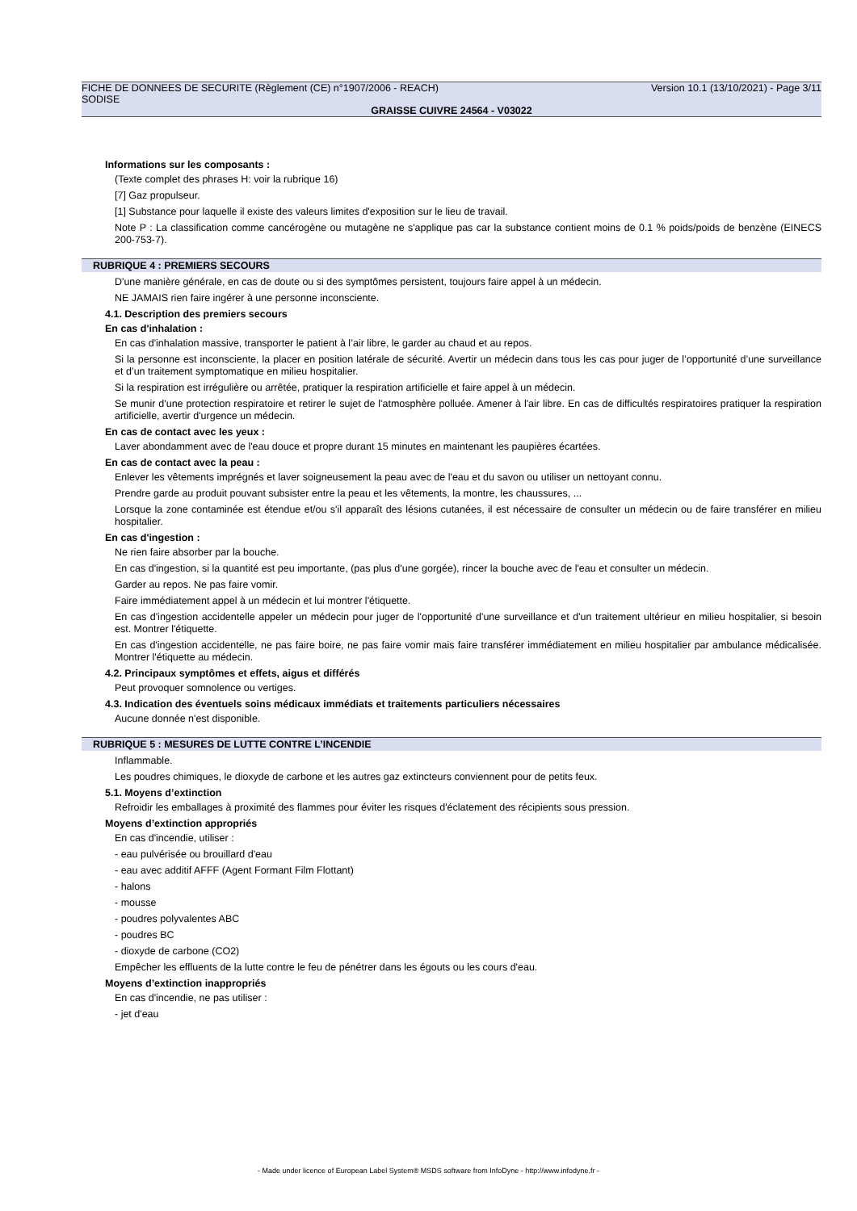FICHE DE DONNEES DE SECURITE (Règlement (CE) n°1907/2006 - REACH) Version 10.1 (13/10/2021) - Page 3/11
SODISE
GRAISSE CUIVRE 24564 - V03022
Informations sur les composants :
(Texte complet des phrases H: voir la rubrique 16)
[7] Gaz propulseur.
[1] Substance pour laquelle il existe des valeurs limites d'exposition sur le lieu de travail.
Note P : La classification comme cancérogène ou mutagène ne s'applique pas car la substance contient moins de 0.1 % poids/poids de benzène (EINECS 200-753-7).
RUBRIQUE 4 : PREMIERS SECOURS
D'une manière générale, en cas de doute ou si des symptômes persistent, toujours faire appel à un médecin.
NE JAMAIS rien faire ingérer à une personne inconsciente.
4.1. Description des premiers secours
En cas d'inhalation :
En cas d'inhalation massive, transporter le patient à l’air libre, le garder au chaud et au repos.
Si la personne est inconsciente, la placer en position latérale de sécurité. Avertir un médecin dans tous les cas pour juger de l’opportunité d’une surveillance et d’un traitement symptomatique en milieu hospitalier.
Si la respiration est irrégulière ou arrêtée, pratiquer la respiration artificielle et faire appel à un médecin.
Se munir d'une protection respiratoire et retirer le sujet de l'atmosphère polluée. Amener à l'air libre. En cas de difficultés respiratoires pratiquer la respiration artificielle, avertir d'urgence un médecin.
En cas de contact avec les yeux :
Laver abondamment avec de l'eau douce et propre durant 15 minutes en maintenant les paupières écartées.
En cas de contact avec la peau :
Enlever les vêtements imprégnés et laver soigneusement la peau avec de l'eau et du savon ou utiliser un nettoyant connu.
Prendre garde au produit pouvant subsister entre la peau et les vêtements, la montre, les chaussures, ...
Lorsque la zone contaminée est étendue et/ou s'il apparaît des lésions cutanées, il est nécessaire de consulter un médecin ou de faire transférer en milieu hospitalier.
En cas d'ingestion :
Ne rien faire absorber par la bouche.
En cas d'ingestion, si la quantité est peu importante, (pas plus d'une gorgée), rincer la bouche avec de l'eau et consulter un médecin.
Garder au repos. Ne pas faire vomir.
Faire immédiatement appel à un médecin et lui montrer l'étiquette.
En cas d'ingestion accidentelle appeler un médecin pour juger de l'opportunité d'une surveillance et d'un traitement ultérieur en milieu hospitalier, si besoin est. Montrer l'étiquette.
En cas d'ingestion accidentelle, ne pas faire boire, ne pas faire vomir mais faire transférer immédiatement en milieu hospitalier par ambulance médicalisée. Montrer l'étiquette au médecin.
4.2. Principaux symptômes et effets, aigus et différés
Peut provoquer somnolence ou vertiges.
4.3. Indication des éventuels soins médicaux immédiats et traitements particuliers nécessaires
Aucune donnée n'est disponible.
RUBRIQUE 5 : MESURES DE LUTTE CONTRE L’INCENDIE
Inflammable.
Les poudres chimiques, le dioxyde de carbone et les autres gaz extincteurs conviennent pour de petits feux.
5.1. Moyens d’extinction
Refroidir les emballages à proximité des flammes pour éviter les risques d'éclatement des récipients sous pression.
Moyens d’extinction appropriés
En cas d'incendie, utiliser :
- eau pulvérisée ou brouillard d'eau
- eau avec additif AFFF (Agent Formant Film Flottant)
- halons
- mousse
- poudres polyvalentes ABC
- poudres BC
- dioxyde de carbone (CO2)
Empêcher les effluents de la lutte contre le feu de pénétrer dans les égouts ou les cours d'eau.
Moyens d’extinction inappropriés
En cas d'incendie, ne pas utiliser :
- jet d'eau
- Made under licence of European Label System® MSDS software from InfoDyne - http://www.infodyne.fr -